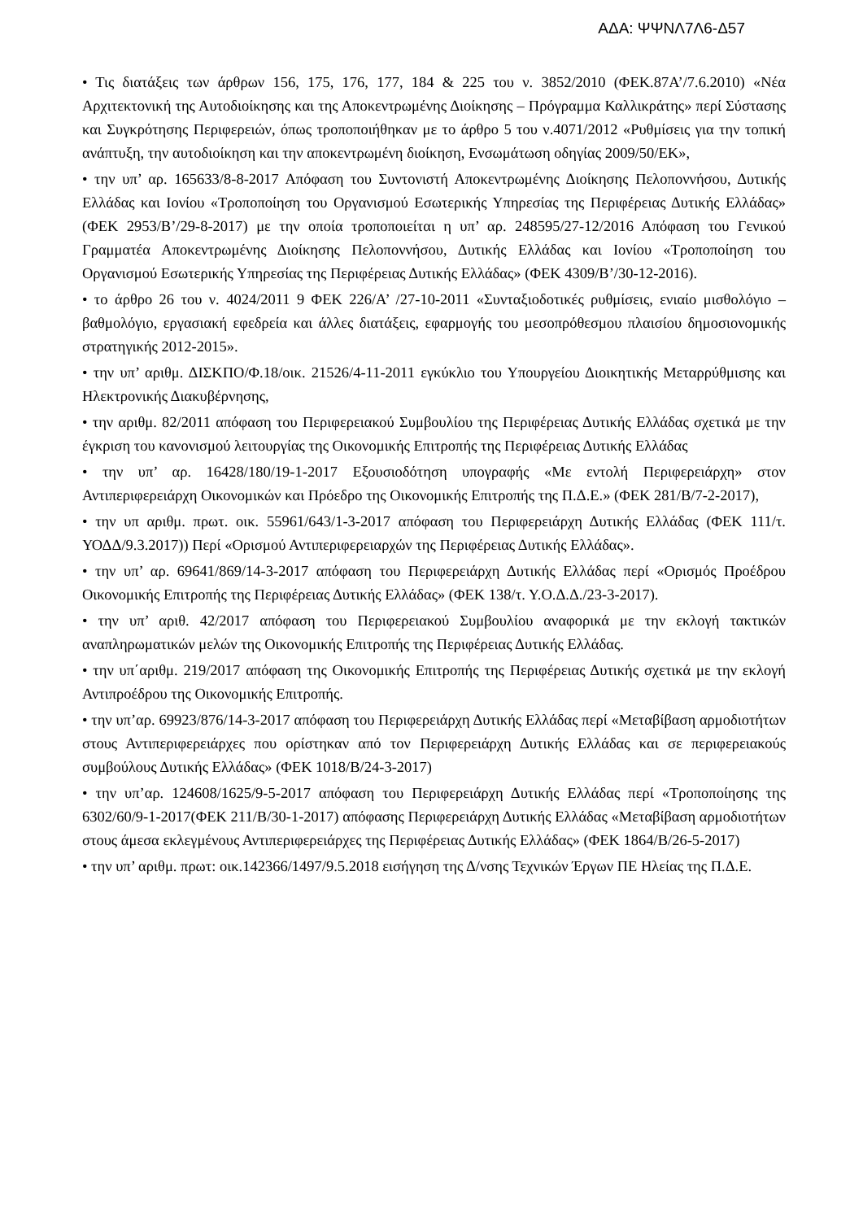ΑΔΑ: ΨΨΝΛ7Λ6-Δ57
• Τις διατάξεις των άρθρων 156, 175, 176, 177, 184 & 225 του ν. 3852/2010 (ΦΕΚ.87Α’/7.6.2010) «Νέα Αρχιτεκτονική της Αυτοδιοίκησης και της Αποκεντρωμένης Διοίκησης – Πρόγραμμα Καλλικράτης» περί Σύστασης και Συγκρότησης Περιφερειών, όπως τροποποιήθηκαν με το άρθρο 5 του ν.4071/2012 «Ρυθμίσεις για την τοπική ανάπτυξη, την αυτοδιοίκηση και την αποκεντρωμένη διοίκηση, Ενσωμάτωση οδηγίας 2009/50/ΕΚ»,
• την υπ’ αρ. 165633/8-8-2017 Απόφαση του Συντονιστή Αποκεντρωμένης Διοίκησης Πελοποννήσου, Δυτικής Ελλάδας και Ιονίου «Τροποποίηση του Οργανισμού Εσωτερικής Υπηρεσίας της Περιφέρειας Δυτικής Ελλάδας» (ΦΕΚ 2953/Β’/29-8-2017) με την οποία τροποποιείται η υπ’ αρ. 248595/27-12/2016 Απόφαση του Γενικού Γραμματέα Αποκεντρωμένης Διοίκησης Πελοποννήσου, Δυτικής Ελλάδας και Ιονίου «Τροποποίηση του Οργανισμού Εσωτερικής Υπηρεσίας της Περιφέρειας Δυτικής Ελλάδας» (ΦΕΚ 4309/Β’/30-12-2016).
• το άρθρο 26 του ν. 4024/2011 9 ΦΕΚ 226/Α’ /27-10-2011 «Συνταξιοδοτικές ρυθμίσεις, ενιαίο μισθολόγιο –βαθμολόγιο, εργασιακή εφεδρεία και άλλες διατάξεις, εφαρμογής του μεσοπρόθεσμου πλαισίου δημοσιονομικής στρατηγικής 2012-2015».
• την υπ’ αριθμ. ΔΙΣΚΠΟ/Φ.18/οικ. 21526/4-11-2011 εγκύκλιο του Υπουργείου Διοικητικής Μεταρρύθμισης και Ηλεκτρονικής Διακυβέρνησης,
• την αριθμ. 82/2011 απόφαση του Περιφερειακού Συμβουλίου της Περιφέρειας Δυτικής Ελλάδας σχετικά με την έγκριση του κανονισμού λειτουργίας της Οικονομικής Επιτροπής της Περιφέρειας Δυτικής Ελλάδας
• την υπ’ αρ. 16428/180/19-1-2017 Εξουσιοδότηση υπογραφής «Με εντολή Περιφερειάρχη» στον Αντιπεριφερειάρχη Οικονομικών και Πρόεδρο της Οικονομικής Επιτροπής της Π.Δ.Ε.» (ΦΕΚ 281/Β/7-2-2017),
• την υπ αριθμ. πρωτ. οικ. 55961/643/1-3-2017 απόφαση του Περιφερειάρχη Δυτικής Ελλάδας (ΦΕΚ 111/τ. ΥΟΔΔ/9.3.2017)) Περί «Ορισμού Αντιπεριφερειαρχών της Περιφέρειας Δυτικής Ελλάδας».
• την υπ’ αρ. 69641/869/14-3-2017 απόφαση του Περιφερειάρχη Δυτικής Ελλάδας περί «Ορισμός Προέδρου Οικονομικής Επιτροπής της Περιφέρειας Δυτικής Ελλάδας» (ΦΕΚ 138/τ. Υ.Ο.Δ.Δ./23-3-2017).
• την υπ’ αριθ. 42/2017 απόφαση του Περιφερειακού Συμβουλίου αναφορικά με την εκλογή τακτικών αναπληρωματικών μελών της Οικονομικής Επιτροπής της Περιφέρειας Δυτικής Ελλάδας.
• την υπ΄αριθμ. 219/2017 απόφαση της Οικονομικής Επιτροπής της Περιφέρειας Δυτικής σχετικά με την εκλογή Αντιπροέδρου της Οικονομικής Επιτροπής.
• την υπ’αρ. 69923/876/14-3-2017 απόφαση του Περιφερειάρχη Δυτικής Ελλάδας περί «Μεταβίβαση αρμοδιοτήτων στους Αντιπεριφερειάρχες που ορίστηκαν από τον Περιφερειάρχη Δυτικής Ελλάδας και σε περιφερειακούς συμβούλους Δυτικής Ελλάδας» (ΦΕΚ 1018/Β/24-3-2017)
• την υπ’αρ. 124608/1625/9-5-2017 απόφαση του Περιφερειάρχη Δυτικής Ελλάδας περί «Τροποποίησης της 6302/60/9-1-2017(ΦΕΚ 211/Β/30-1-2017) απόφασης Περιφερειάρχη Δυτικής Ελλάδας «Μεταβίβαση αρμοδιοτήτων στους άμεσα εκλεγμένους Αντιπεριφερειάρχες της Περιφέρειας Δυτικής Ελλάδας» (ΦΕΚ 1864/Β/26-5-2017)
• την υπ’ αριθμ. πρωτ: οικ.142366/1497/9.5.2018 εισήγηση της Δ/νσης Τεχνικών Έργων ΠΕ Ηλείας της Π.Δ.Ε.